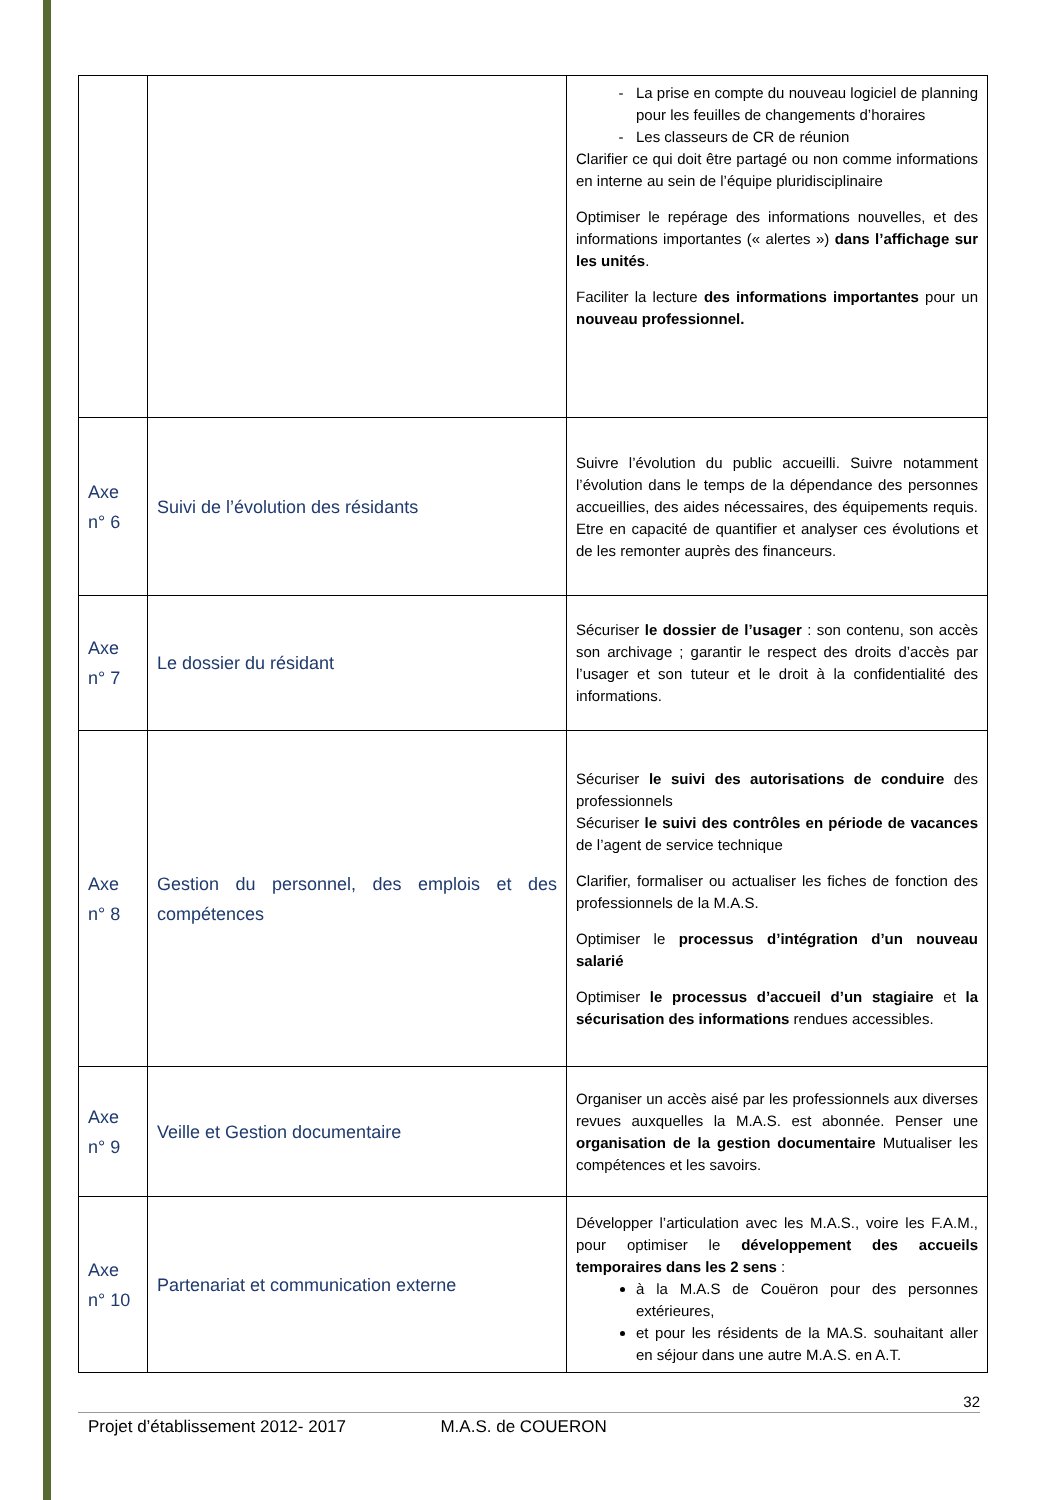| | | La prise en compte du nouveau logiciel de planning pour les feuilles de changements d’horaires Les classeurs de CR de réunion Clarifier ce qui doit être partagé ou non comme informations en interne au sein de l’équipe pluridisciplinaire Optimiser le repérage des informations nouvelles, et des informations importantes (« alertes ») dans l’affichage sur les unités . Faciliter la lecture des informations importantes pour un nouveau professionnel. |
| Axe n° 6 | Suivi de l’évolution des résidants | Suivre l’évolution du public accueilli. Suivre notamment l’évolution dans le temps de la dépendance des personnes accueillies, des aides nécessaires, des équipements requis. Etre en capacité de quantifier et analyser ces évolutions et de les remonter auprès des financeurs. |
| Axe n° 7 | Le dossier du résidant | Sécuriser le dossier de l’usager : son contenu, son accès son archivage ; garantir le respect des droits d’accès par l’usager et son tuteur et le droit à la confidentialité des informations. |
| Axe n° 8 | Gestion du personnel, des emplois et des compétences | Sécuriser le suivi des autorisations de conduire des professionnels Sécuriser le suivi des contrôles en période de vacances de l’agent de service technique Clarifier, formaliser ou actualiser les fiches de fonction des professionnels de la M.A.S. Optimiser le processus d’intégration d’un nouveau salarié Optimiser le processus d’accueil d’un stagiaire et la sécurisation des informations rendues accessibles. |
| Axe n° 9 | Veille et Gestion documentaire | Organiser un accès aisé par les professionnels aux diverses revues auxquelles la M.A.S. est abonnée. Penser une organisation de la gestion documentaire Mutualiser les compétences et les savoirs. |
| Axe n° 10 | Partenariat et communication externe | Développer l’articulation avec les M.A.S., voire les F.A.M., pour optimiser le développement des accueils temporaires dans les 2 sens : à la M.A.S de Couëron pour des personnes extérieures, et pour les résidents de la MA.S. souhaitant aller en séjour dans une autre M.A.S. en A.T. |
32
Projet d’établissement 2012- 2017 M.A.S. de COUERON